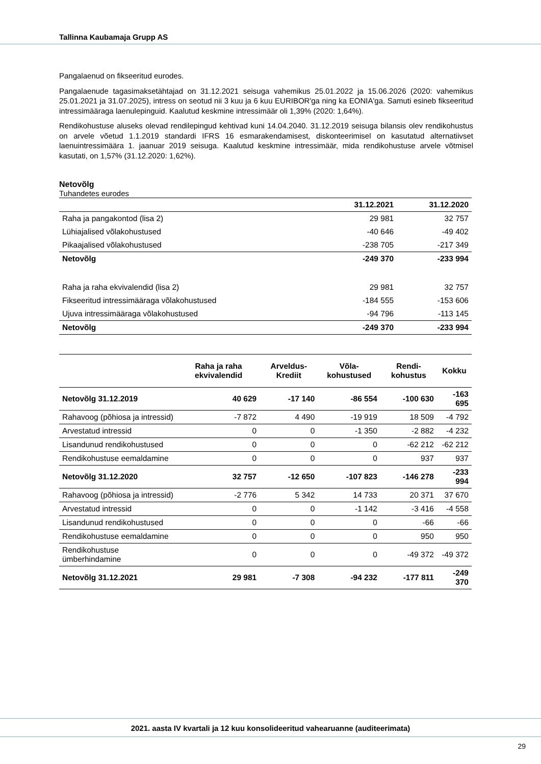Tallinna Kaubamaja Grupp AS
Pangalaenud on fikseeritud eurodes.
Pangalaenude tagasimaksetähtajad on 31.12.2021 seisuga vahemikus 25.01.2022 ja 15.06.2026 (2020: vahemikus 25.01.2021 ja 31.07.2025), intress on seotud nii 3 kuu ja 6 kuu EURIBOR'ga ning ka EONIA'ga. Samuti esineb fikseeritud intressimääraga laenulepinguid. Kaalutud keskmine intressimäär oli 1,39% (2020: 1,64%).
Rendikohustuse aluseks olevad rendilepingud kehtivad kuni 14.04.2040. 31.12.2019 seisuga bilansis olev rendikohustus on arvele võetud 1.1.2019 standardi IFRS 16 esmarakendamisest, diskonteerimisel on kasutatud alternatiivset laenuintressimäära 1. jaanuar 2019 seisuga. Kaalutud keskmine intressimäär, mida rendikohustuse arvele võtmisel kasutati, on 1,57% (31.12.2020: 1,62%).
Netovõlg
Tuhandetes eurodes
| | 31.12.2021 | 31.12.2020 |
| --- | --- | --- |
| Raha ja pangakontod (lisa 2) | 29 981 | 32 757 |
| Lühiajalised võlakohustused | -40 646 | -49 402 |
| Pikaajalised võlakohustused | -238 705 | -217 349 |
| Netovõlg | -249 370 | -233 994 |
| Raha ja raha ekvivalendid (lisa 2) | 29 981 | 32 757 |
| Fikseeritud intressimääraga võlakohustused | -184 555 | -153 606 |
| Ujuva intressimääraga võlakohustused | -94 796 | -113 145 |
| Netovõlg | -249 370 | -233 994 |
| | Raha ja raha ekvivalendid | Arveldus-Krediit | Võla-kohustused | Rendi-kohustus | Kokku |
| --- | --- | --- | --- | --- | --- |
| Netovõlg 31.12.2019 | 40 629 | -17 140 | -86 554 | -100 630 | -163 695 |
| Rahavoog (põhiosa ja intressid) | -7 872 | 4 490 | -19 919 | 18 509 | -4 792 |
| Arvestatud intressid | 0 | 0 | -1 350 | -2 882 | -4 232 |
| Lisandunud rendikohustused | 0 | 0 | 0 | -62 212 | -62 212 |
| Rendikohustuse eemaldamine | 0 | 0 | 0 | 937 | 937 |
| Netovõlg 31.12.2020 | 32 757 | -12 650 | -107 823 | -146 278 | -233 994 |
| Rahavoog (põhiosa ja intressid) | -2 776 | 5 342 | 14 733 | 20 371 | 37 670 |
| Arvestatud intressid | 0 | 0 | -1 142 | -3 416 | -4 558 |
| Lisandunud rendikohustused | 0 | 0 | 0 | -66 | -66 |
| Rendikohustuse eemaldamine | 0 | 0 | 0 | 950 | 950 |
| Rendikohustuse ümberhindamine | 0 | 0 | 0 | -49 372 | -49 372 |
| Netovõlg 31.12.2021 | 29 981 | -7 308 | -94 232 | -177 811 | -249 370 |
2021. aasta IV kvartali ja 12 kuu konsolideeritud vahearuanne (auditeerimata)
29